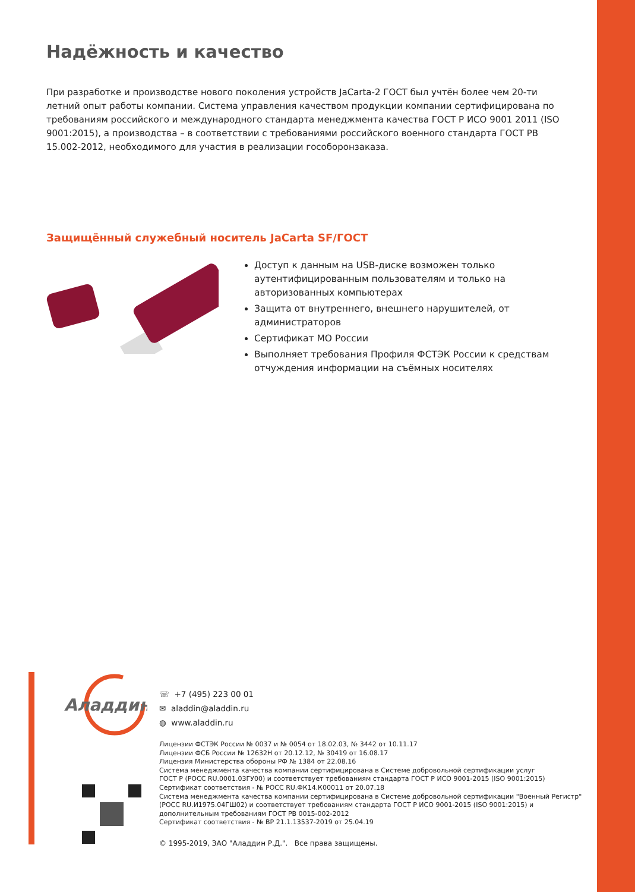Надёжность и качество
При разработке и производстве нового поколения устройств JaCarta-2 ГОСТ был учтён более чем 20-ти летний опыт работы компании. Система управления качеством продукции компании сертифицирована по требованиям российского и международного стандарта менеджмента качества ГОСТ Р ИСО 9001 2011 (ISO 9001:2015), а производства – в соответствии с требованиями российского военного стандарта ГОСТ РВ 15.002-2012, необходимого для участия в реализации гособоронзаказа.
Защищённый служебный носитель JaCarta SF/ГОСТ
Доступ к данным на USB-диске возможен только аутентифицированным пользователям и только на авторизованных компьютерах
Защита от внутреннего, внешнего нарушителей, от администраторов
Сертификат МО России
Выполняет требования Профиля ФСТЭК России к средствам отчуждения информации на съёмных носителях
Аладдин
☏ +7 (495) 223 00 01
✉ aladdin@aladdin.ru
◍ www.aladdin.ru
Лицензии ФСТЭК России № 0037 и № 0054 от 18.02.03, № 3442 от 10.11.17
Лицензии ФСБ России № 12632Н от 20.12.12, № 30419 от 16.08.17
Лицензия Министерства обороны РФ № 1384 от 22.08.16
Система менеджмента качества компании сертифицирована в Системе добровольной сертификации услуг
ГОСТ Р (РОСС RU.0001.03ГУ00) и соответствует требованиям стандарта ГОСТ Р ИСО 9001-2015 (ISO 9001:2015)
Сертификат соответствия - № РОСС RU.ФК14.К00011 от 20.07.18
Система менеджмента качества компании сертифицирована в Системе добровольной сертификации "Военный Регистр" (РОСС RU.И1975.04ГШ02) и соответствует требованиям стандарта ГОСТ Р ИСО 9001-2015 (ISO 9001:2015) и дополнительным требованиям ГОСТ РВ 0015-002-2012
Сертификат соответствия - № ВР 21.1.13537-2019 от 25.04.19
© 1995-2019, ЗАО "Аладдин Р.Д.". Все права защищены.